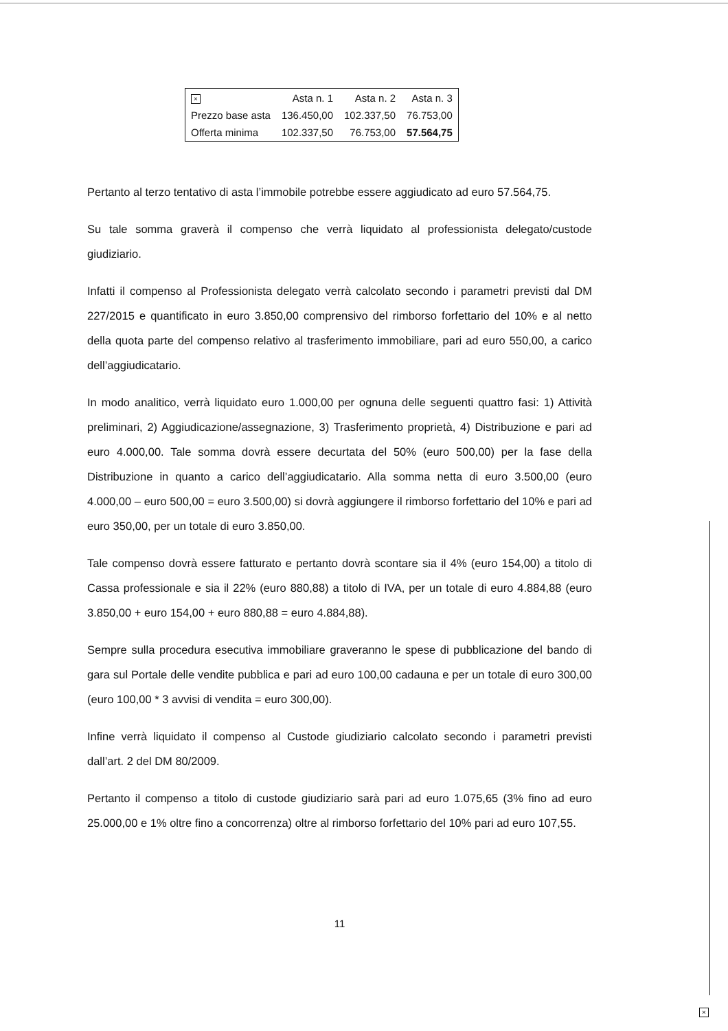| × | Asta n. 1 | Asta n. 2 | Asta n. 3 |
| --- | --- | --- | --- |
| Prezzo base asta | 136.450,00 | 102.337,50 | 76.753,00 |
| Offerta minima | 102.337,50 | 76.753,00 | 57.564,75 |
Pertanto al terzo tentativo di asta l’immobile potrebbe essere aggiudicato ad euro 57.564,75.
Su tale somma graverà il compenso che verrà liquidato al professionista delegato/custode giudiziario.
Infatti il compenso al Professionista delegato verrà calcolato secondo i parametri previsti dal DM 227/2015 e quantificato in euro 3.850,00 comprensivo del rimborso forfettario del 10% e al netto della quota parte del compenso relativo al trasferimento immobiliare, pari ad euro 550,00, a carico dell’aggiudicatario.
In modo analitico, verrà liquidato euro 1.000,00 per ognuna delle seguenti quattro fasi: 1) Attività preliminari, 2) Aggiudicazione/assegnazione, 3) Trasferimento proprietà, 4) Distribuzione e pari ad euro 4.000,00. Tale somma dovrà essere decurtata del 50% (euro 500,00) per la fase della Distribuzione in quanto a carico dell’aggiudicatario. Alla somma netta di euro 3.500,00 (euro 4.000,00 – euro 500,00 = euro 3.500,00) si dovrà aggiungere il rimborso forfettario del 10% e pari ad euro 350,00, per un totale di euro 3.850,00.
Tale compenso dovrà essere fatturato e pertanto dovrà scontare sia il 4% (euro 154,00) a titolo di Cassa professionale e sia il 22% (euro 880,88) a titolo di IVA, per un totale di euro 4.884,88 (euro 3.850,00 + euro 154,00 + euro 880,88 = euro 4.884,88).
Sempre sulla procedura esecutiva immobiliare graveranno le spese di pubblicazione del bando di gara sul Portale delle vendite pubblica e pari ad euro 100,00 cadauna e per un totale di euro 300,00 (euro 100,00 * 3 avvisi di vendita = euro 300,00).
Infine verrà liquidato il compenso al Custode giudiziario calcolato secondo i parametri previsti dall’art. 2 del DM 80/2009.
Pertanto il compenso a titolo di custode giudiziario sarà pari ad euro 1.075,65 (3% fino ad euro 25.000,00 e 1% oltre fino a concorrenza) oltre al rimborso forfettario del 10% pari ad euro 107,55.
11
×